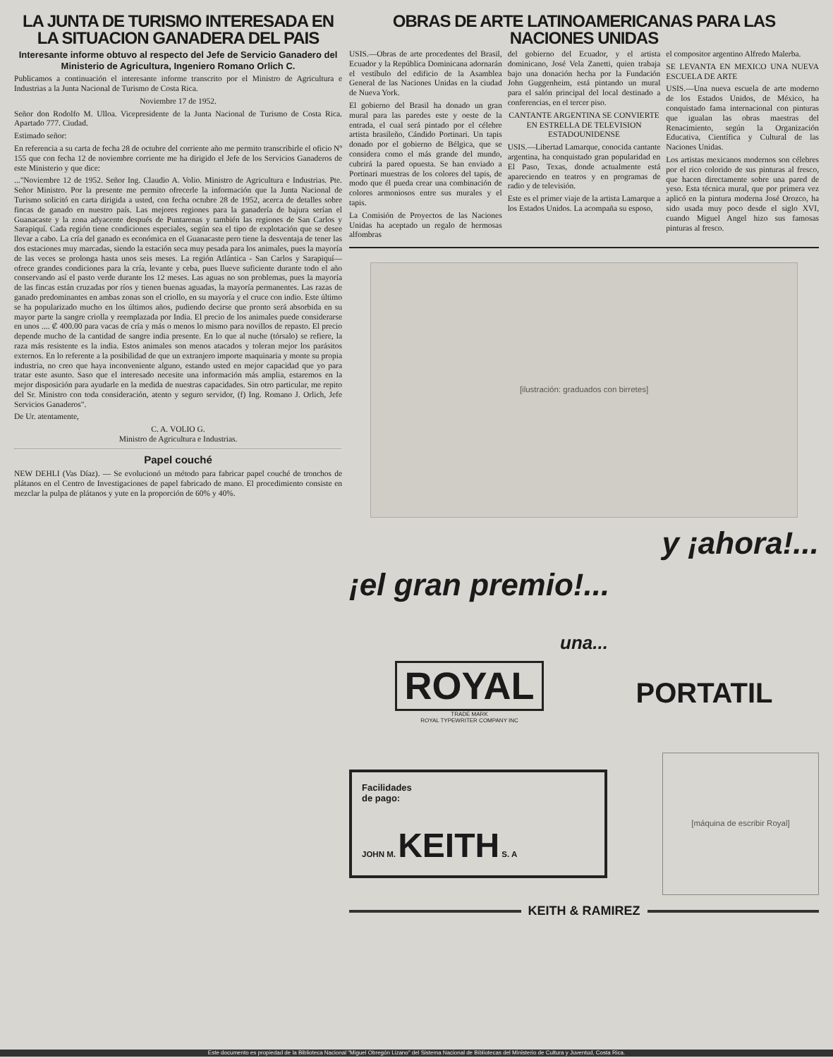LA JUNTA DE TURISMO INTERESADA EN LA SITUACION GANADERA DEL PAIS
Interesante informe obtuvo al respecto del Jefe de Servicio Ganadero del Ministerio de Agricultura, Ingeniero Romano Orlich C.
Publicamos a continuación el interesante informe transcrito por el Ministro de Agricultura e Industrias a la Junta Nacional de Turismo de Costa Rica.
Noviembre 17 de 1952.
Señor don Rodolfo M. Ulloa. Vicepresidente de la Junta Nacional de Turismo de Costa Rica. Apartado 777. Ciudad.
Estimado señor:
En referencia a su carta de fecha 28 de octubre del corriente año me permito transcribirle el oficio Nº 155 que con fecha 12 de noviembre corriente me ha dirigido el Jefe de los Servicios Ganaderos de este Ministerio y que dice:
..."Noviembre 12 de 1952. Señor Ing. Claudio A. Volio. Ministro de Agricultura e Industrias. Pte. Señor Ministro. Por la presente me permito ofrecerle la información que la Junta Nacional de Turismo solicitó en carta dirigida a usted, con fecha octubre 28 de 1952, acerca de detalles sobre fincas de ganado en nuestro país. Las mejores regiones para la ganadería de bajura serían el Guanacaste y la zona adyacente después de Puntarenas y también las regiones de San Carlos y Sarapiquí. Cada región tiene condiciones especiales, según sea el tipo de explotación que se desee llevar a cabo. La cría del ganado es económica en el Guanacaste pero tiene la desventaja de tener las dos estaciones muy marcadas, siendo la estación seca muy pesada para los animales, pues la mayoría de las veces se prolonga hasta unos seis meses. La región Atlántica - San Carlos y Sarapiquí— ofrece grandes condiciones para la cría, levante y ceba, pues llueve suficiente durante todo el año conservando así el pasto verde durante los 12 meses. Las aguas no son problemas, pues la mayoría de las fincas están cruzadas por ríos y tienen buenas aguadas, la mayoría permanentes. Las razas de ganado predominantes en ambas zonas son el criollo, en su mayoría y el cruce con indio. Este último se ha popularizado mucho en los últimos años, pudiendo decirse que pronto será absorbida en su mayor parte la sangre criolla y reemplazada por India. El precio de los animales puede considerarse en unos .... ₡ 400.00 para vacas de cría y más o menos lo mismo para novillos de repasto. El precio depende mucho de la cantidad de sangre india presente. En lo que al nuche (tórsalo) se refiere, la raza más resistente es la india. Estos animales son menos atacados y toleran mejor los parásitos externos. En lo referente a la posibilidad de que un extranjero importe maquinaria y monte su propia industria, no creo que haya inconveniente alguno, estando usted en mejor capacidad que yo para tratar este asunto. Saso que el interesado necesite una información más amplia, estaremos en la mejor disposición para ayudarle en la medida de nuestras capacidades. Sin otro particular, me repito del Sr. Ministro con toda consideración, atento y seguro servidor, (f) Ing. Romano J. Orlich, Jefe Servicios Ganaderos".
De Ur. atentamente,
C. A. VOLIO G.
Ministro de Agricultura e Industrias.
Papel couché
NEW DEHLI (Vas Díaz). — Se evolucionó un método para fabricar papel couché de tronchos de plátanos en el Centro de Investigaciones de papel fabricado de mano. El procedimiento consiste en mezclar la pulpa de plátanos y yute en la proporción de 60% y 40%.
OBRAS DE ARTE LATINOAMERICANAS PARA LAS NACIONES UNIDAS
USIS.—Obras de arte procedentes del Brasil, Ecuador y la República Dominicana adornarán el vestíbulo del edificio de la Asamblea General de las Naciones Unidas en la ciudad de Nueva York.
El gobierno del Brasil ha donado un gran mural para las paredes este y oeste de la entrada, el cual será pintado por el célebre artista brasileño, Cándido Portinari. Un tapis donado por el gobierno de Bélgica, que se considera como el más grande del mundo, cubrirá la pared opuesta. Se han enviado a Portinari muestras de los colores del tapis, de modo que él pueda crear una combinación de colores armoniosos entre sus murales y el tapis.
La Comisión de Proyectos de las Naciones Unidas ha aceptado un regalo de hermosas alfombras
del gobierno del Ecuador, y el artista dominicano, José Vela Zanetti, quien trabaja bajo una donación hecha por la Fundación John Guggenheim, está pintando un mural para el salón principal del local destinado a conferencias, en el tercer piso.
CANTANTE ARGENTINA SE CONVIERTE EN ESTRELLA DE TELEVISION ESTADOUNIDENSE
USIS.—Libertad Lamarque, conocida cantante argentina, ha conquistado gran popularidad en El Paso, Texas, donde actualmente está apareciendo en teatros y en programas de radio y de televisión.
Este es el primer viaje de la artista Lamarque a los Estados Unidos. La acompaña su esposo,
el compositor argentino Alfredo Malerba.
SE LEVANTA EN MEXICO UNA NUEVA ESCUELA DE ARTE
USIS.—Una nueva escuela de arte moderno de los Estados Unidos, de México, ha conquistado fama internacional con pinturas que igualan las obras maestras del Renacimiento, según la Organización Educativa, Científica y Cultural de las Naciones Unidas.
Los artistas mexicanos modernos son célebres por el rico colorido de sus pinturas al fresco, que hacen directamente sobre una pared de yeso. Esta técnica mural, que por primera vez aplicó en la pintura moderna José Orozco, ha sido usada muy poco desde el siglo XVI, cuando Miguel Angel hizo sus famosas pinturas al fresco.
[ilustración: graduados con birretes]
y ¡ahora!...
¡el gran premio!...
una...
ROYAL
TRADE MARK
ROYAL TYPEWRITER COMPANY INC
PORTATIL
Facilidades
de pago:
JOHN M. KEITH S. A
[máquina de escribir Royal]
KEITH & RAMIREZ
Este documento es propiedad de la Biblioteca Nacional "Miguel Obregón Lizano" del Sistema Nacional de Bibliotecas del Ministerio de Cultura y Juventud, Costa Rica.